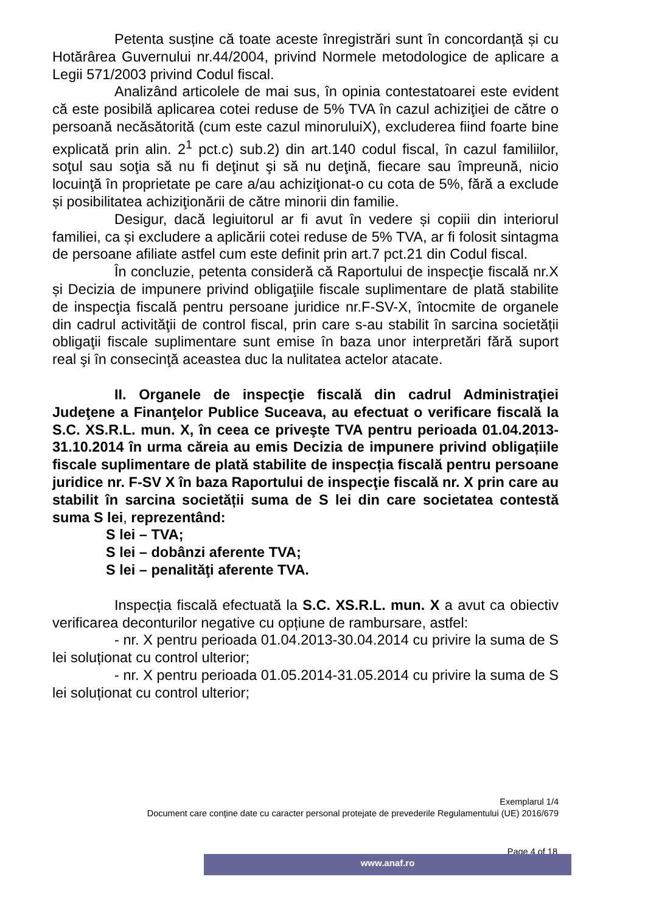Petenta susține că toate aceste înregistrări sunt în concordanță și cu Hotărârea Guvernului nr.44/2004, privind Normele metodologice de aplicare a Legii 571/2003 privind Codul fiscal.
Analizând articolele de mai sus, în opinia contestatoarei este evident că este posibilă aplicarea cotei reduse de 5% TVA în cazul achiziţiei de către o persoană necăsătorită (cum este cazul minoruluiX), excluderea fiind foarte bine explicată prin alin. 2<sup>1</sup> pct.c) sub.2) din art.140 codul fiscal, în cazul familiilor, soţul sau soţia să nu fi deţinut şi să nu deţină, fiecare sau împreună, nicio locuinţă în proprietate pe care a/au achiziţionat-o cu cota de 5%, fără a exclude și posibilitatea achiziţionării de către minorii din familie.
Desigur, dacă legiuitorul ar fi avut în vedere și copiii din interiorul familiei, ca și excludere a aplicării cotei reduse de 5% TVA, ar fi folosit sintagma de persoane afiliate astfel cum este definit prin art.7 pct.21 din Codul fiscal.
În concluzie, petenta consideră că Raportului de inspecţie fiscală nr.X și Decizia de impunere privind obligaţiile fiscale suplimentare de plată stabilite de inspecţia fiscală pentru persoane juridice nr.F-SV-X, întocmite de organele din cadrul activităţii de control fiscal, prin care s-au stabilit în sarcina societății obligaţii fiscale suplimentare sunt emise în baza unor interpretări fără suport real şi în consecinţă aceastea duc la nulitatea actelor atacate.
II. Organele de inspecţie fiscală din cadrul Administraţiei Judeţene a Finanţelor Publice Suceava, au efectuat o verificare fiscală la S.C. XS.R.L. mun. X, în ceea ce priveşte TVA pentru perioada 01.04.2013-31.10.2014 în urma căreia au emis Decizia de impunere privind obligațiile fiscale suplimentare de plată stabilite de inspecția fiscală pentru persoane juridice nr. F-SV X în baza Raportului de inspecţie fiscală nr. X prin care au stabilit în sarcina societății suma de S lei din care societatea contestă suma S lei, reprezentând:
S lei – TVA;
S lei – dobânzi aferente TVA;
S lei – penalităţi aferente TVA.
Inspecția fiscală efectuată la S.C. XS.R.L. mun. X a avut ca obiectiv verificarea deconturilor negative cu opțiune de rambursare, astfel:
- nr. X pentru perioada 01.04.2013-30.04.2014 cu privire la suma de S lei soluționat cu control ulterior;
- nr. X pentru perioada 01.05.2014-31.05.2014 cu privire la suma de S lei soluționat cu control ulterior;
Exemplarul 1/4
Document care conţine date cu caracter personal protejate de prevederile Regulamentului (UE) 2016/679
Page 4 of 18
www.anaf.ro